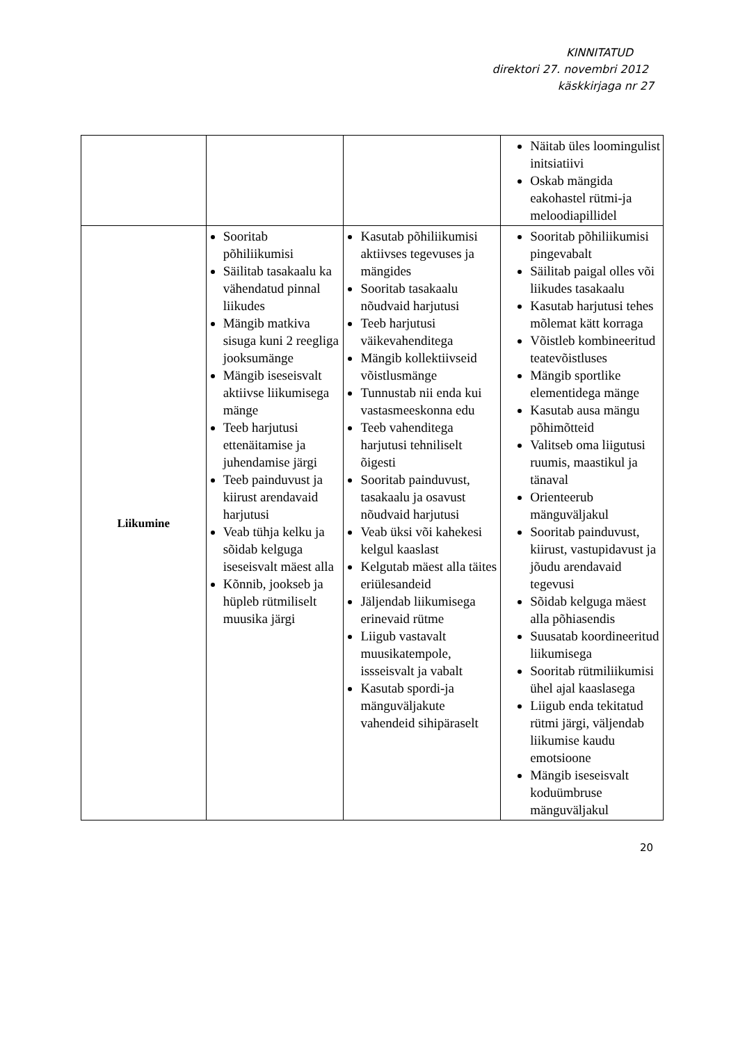KINNITATUD
direktori 27. novembri 2012
käskkirjaga nr 27
| | | | Näitab üles loomingulist initsiatiivi Oskab mängida eakohastel rütmi-ja meloodiapillidel |
| Liikumine | Sooritab põhiliikumisi Säilitab tasakaalu ka vähendatud pinnal liikudes Mängib matkiva sisuga kuni 2 reegliga jooksumänge Mängib iseseisvalt aktiivse liikumisega mänge Teeb harjutusi ettenäitamise ja juhendamise järgi Teeb painduvust ja kiirust arendavaid harjutusi Veab tühja kelku ja sõidab kelguga iseseisvalt mäest alla Kõnnib, jookseb ja hüpleb rütmiliselt muusika järgi | Kasutab põhiliikumisi aktiivses tegevuses ja mängides Sooritab tasakaalu nõudvaid harjutusi Teeb harjutusi väikevahenditega Mängib kollektiivseid võistlusmänge Tunnustab nii enda kui vastasmeeskonna edu Teeb vahenditega harjutusi tehniliselt õigesti Sooritab painduvust, tasakaalu ja osavust nõudvaid harjutusi Veab üksi või kahekesi kelgul kaaslast Kelgutab mäest alla täites eriülesandeid Jäljendab liikumisega erinevaid rütme Liigub vastavalt muusikatempole, issseisvalt ja vabalt Kasutab spordi-ja mänguväljakute vahendeid sihipäraselt | Sooritab põhiliikumisi pingevabalt Säilitab paigal olles või liikudes tasakaalu Kasutab harjutusi tehes mõlemat kätt korraga Võistleb kombineeritud teatevõistluses Mängib sportlike elementidega mänge Kasutab ausa mängu põhimõtteid Valitseb oma liigutusi ruumis, maastikul ja tänaval Orienteerub mänguväljakul Sooritab painduvust, kiirust, vastupidavust ja jõudu arendavaid tegevusi Sõidab kelguga mäest alla põhiasendis Suusatab koordineeritud liikumisega Sooritab rütmiliikumisi ühel ajal kaaslasega Liigub enda tekitatud rütmi järgi, väljendab liikumise kaudu emotsioone Mängib iseseisvalt koduümbruse mänguväljakul |
20